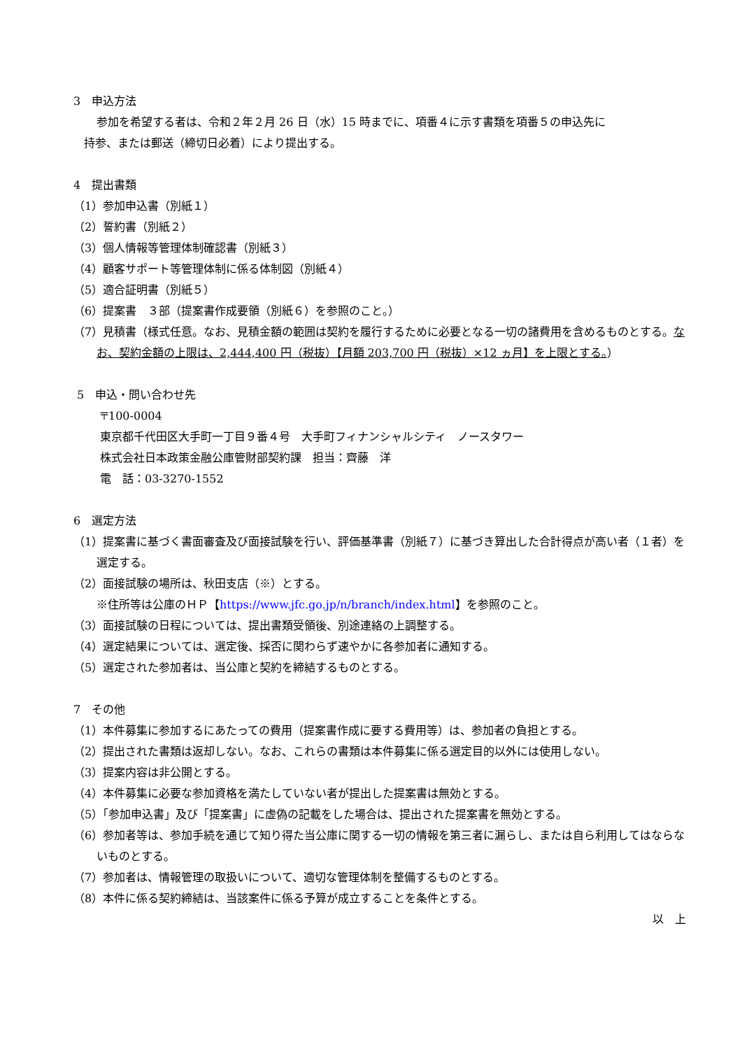3　申込方法
参加を希望する者は、令和２年２月 26 日（水）15 時までに、項番４に示す書類を項番５の申込先に
持参、または郵送（締切日必着）により提出する。
4　提出書類
（1）参加申込書（別紙１）
（2）誓約書（別紙２）
（3）個人情報等管理体制確認書（別紙３）
（4）顧客サポート等管理体制に係る体制図（別紙４）
（5）適合証明書（別紙５）
（6）提案書　３部（提案書作成要領（別紙６）を参照のこと。）
（7）見積書（様式任意。なお、見積金額の範囲は契約を履行するために必要となる一切の諸費用を含めるものとする。なお、契約金額の上限は、2,444,400 円（税抜）【月額 203,700 円（税抜）×12 ヵ月】を上限とする。）
5　申込・問い合わせ先
〒100-0004
東京都千代田区大手町一丁目９番４号　大手町フィナンシャルシティ　ノースタワー
株式会社日本政策金融公庫管財部契約課　担当：齊藤　洋
電　話：03-3270-1552
6　選定方法
（1）提案書に基づく書面審査及び面接試験を行い、評価基準書（別紙７）に基づき算出した合計得点が高い者（１者）を選定する。
（2）面接試験の場所は、秋田支店（※）とする。
※住所等は公庫のＨＰ【https://www.jfc.go.jp/n/branch/index.html】を参照のこと。
（3）面接試験の日程については、提出書類受領後、別途連絡の上調整する。
（4）選定結果については、選定後、採否に関わらず速やかに各参加者に通知する。
（5）選定された参加者は、当公庫と契約を締結するものとする。
7　その他
（1）本件募集に参加するにあたっての費用（提案書作成に要する費用等）は、参加者の負担とする。
（2）提出された書類は返却しない。なお、これらの書類は本件募集に係る選定目的以外には使用しない。
（3）提案内容は非公開とする。
（4）本件募集に必要な参加資格を満たしていない者が提出した提案書は無効とする。
（5）「参加申込書」及び「提案書」に虚偽の記載をした場合は、提出された提案書を無効とする。
（6）参加者等は、参加手続を通じて知り得た当公庫に関する一切の情報を第三者に漏らし、または自ら利用してはならないものとする。
（7）参加者は、情報管理の取扱いについて、適切な管理体制を整備するものとする。
（8）本件に係る契約締結は、当該案件に係る予算が成立することを条件とする。
以　上